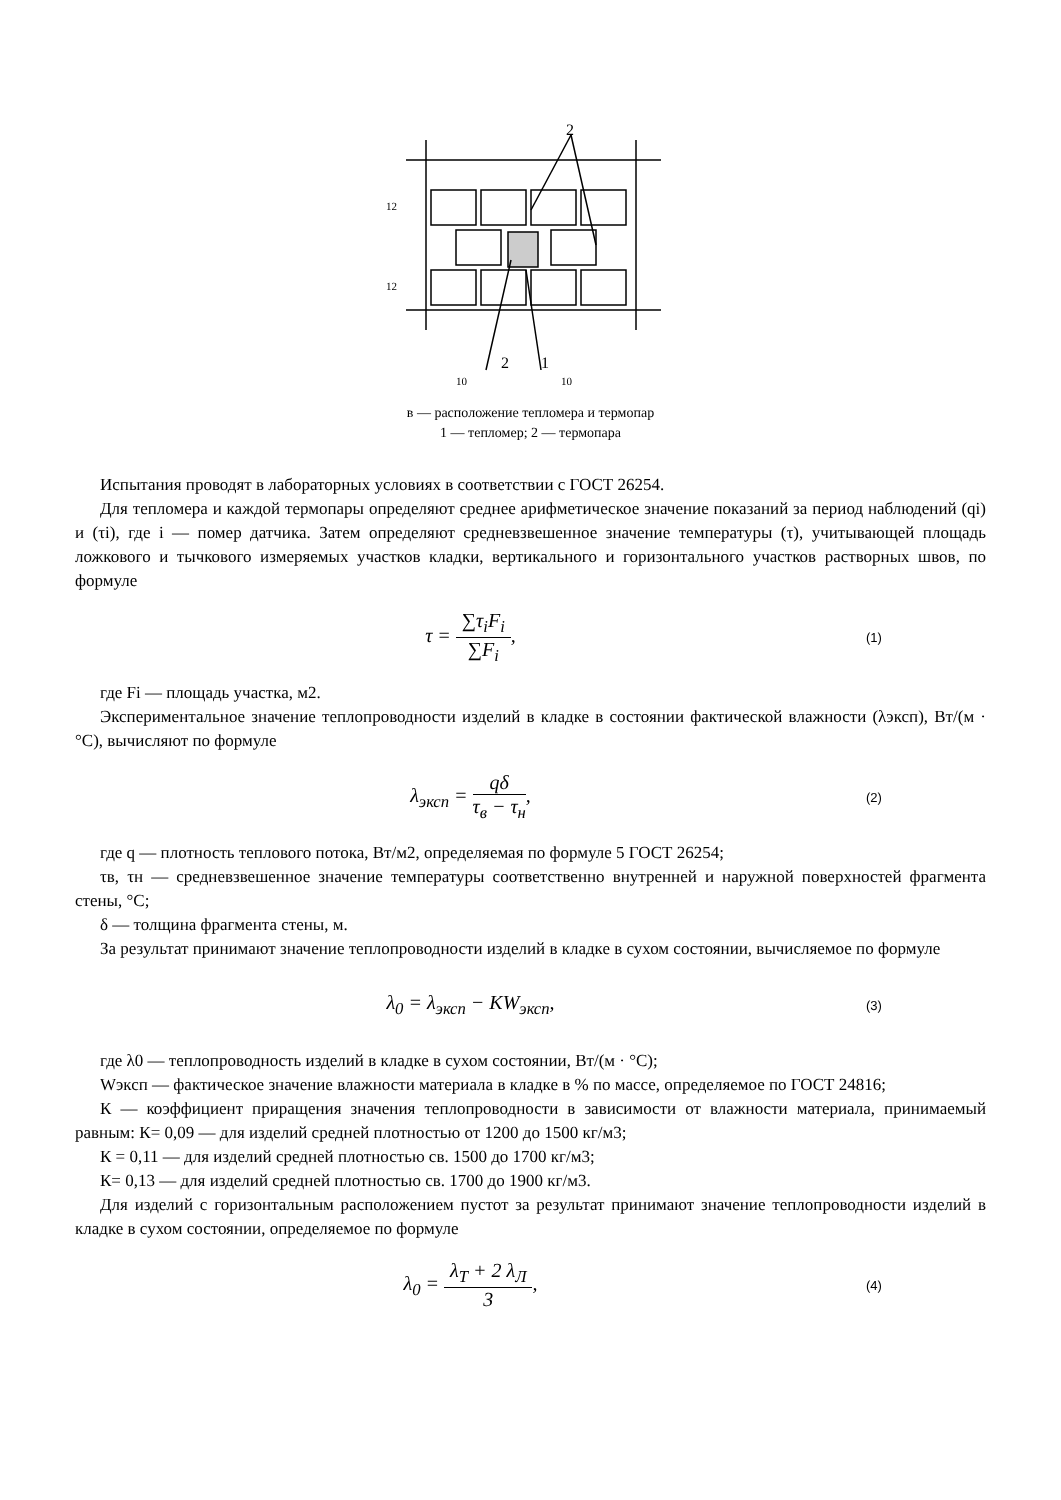2
2
1
10
10
12
12
в — расположение тепломера и термопар
1 — тепломер; 2 — термопара
Испытания проводят в лабораторных условиях в соответствии с ГОСТ 26254.
Для тепломера и каждой термопары определяют среднее арифметическое значение показаний за период наблюдений (qi) и (τi), где i — помер датчика. Затем определяют средневзвешенное значение температуры (τ), учитывающей площадь ложкового и тычкового измеряемых участков кладки, вертикального и горизонтального участков растворных швов, по формуле
τ = ∑τ<sub>i</sub>F<sub>i</sub> ∑F<sub>i</sub>,
(1)
где Fi — площадь участка, м2.
Экспериментальное значение теплопроводности изделий в кладке в состоянии фактической влажности (λэксп), Вт/(м · °С), вычисляют по формуле
λ<sub>эксп</sub> = qδ τ<sub>в</sub> − τ<sub>н</sub>,
(2)
где q — плотность теплового потока, Вт/м2, определяемая по формуле 5 ГОСТ 26254;
τв, τн — средневзвешенное значение температуры соответственно внутренней и наружной поверхностей фрагмента стены, °С;
δ — толщина фрагмента стены, м.
За результат принимают значение теплопроводности изделий в кладке в сухом состоянии, вычисляемое по формуле
λ<sub>0</sub> = λ<sub>эксп</sub> − KW<sub>эксп</sub>,
(3)
где λ0 — теплопроводность изделий в кладке в сухом состоянии, Вт/(м · °С);
Wэксп — фактическое значение влажности материала в кладке в % по массе, определяемое по ГОСТ 24816;
К — коэффициент приращения значения теплопроводности в зависимости от влажности материала, принимаемый равным: К= 0,09 — для изделий средней плотностью от 1200 до 1500 кг/м3;
К = 0,11 — для изделий средней плотностью св. 1500 до 1700 кг/м3;
К= 0,13 — для изделий средней плотностью св. 1700 до 1900 кг/м3.
Для изделий с горизонтальным расположением пустот за результат принимают значение теплопроводности изделий в кладке в сухом состоянии, определяемое по формуле
λ<sub>0</sub> = λ<sub>Т</sub> + 2 λ<sub>Л</sub> 3,
(4)